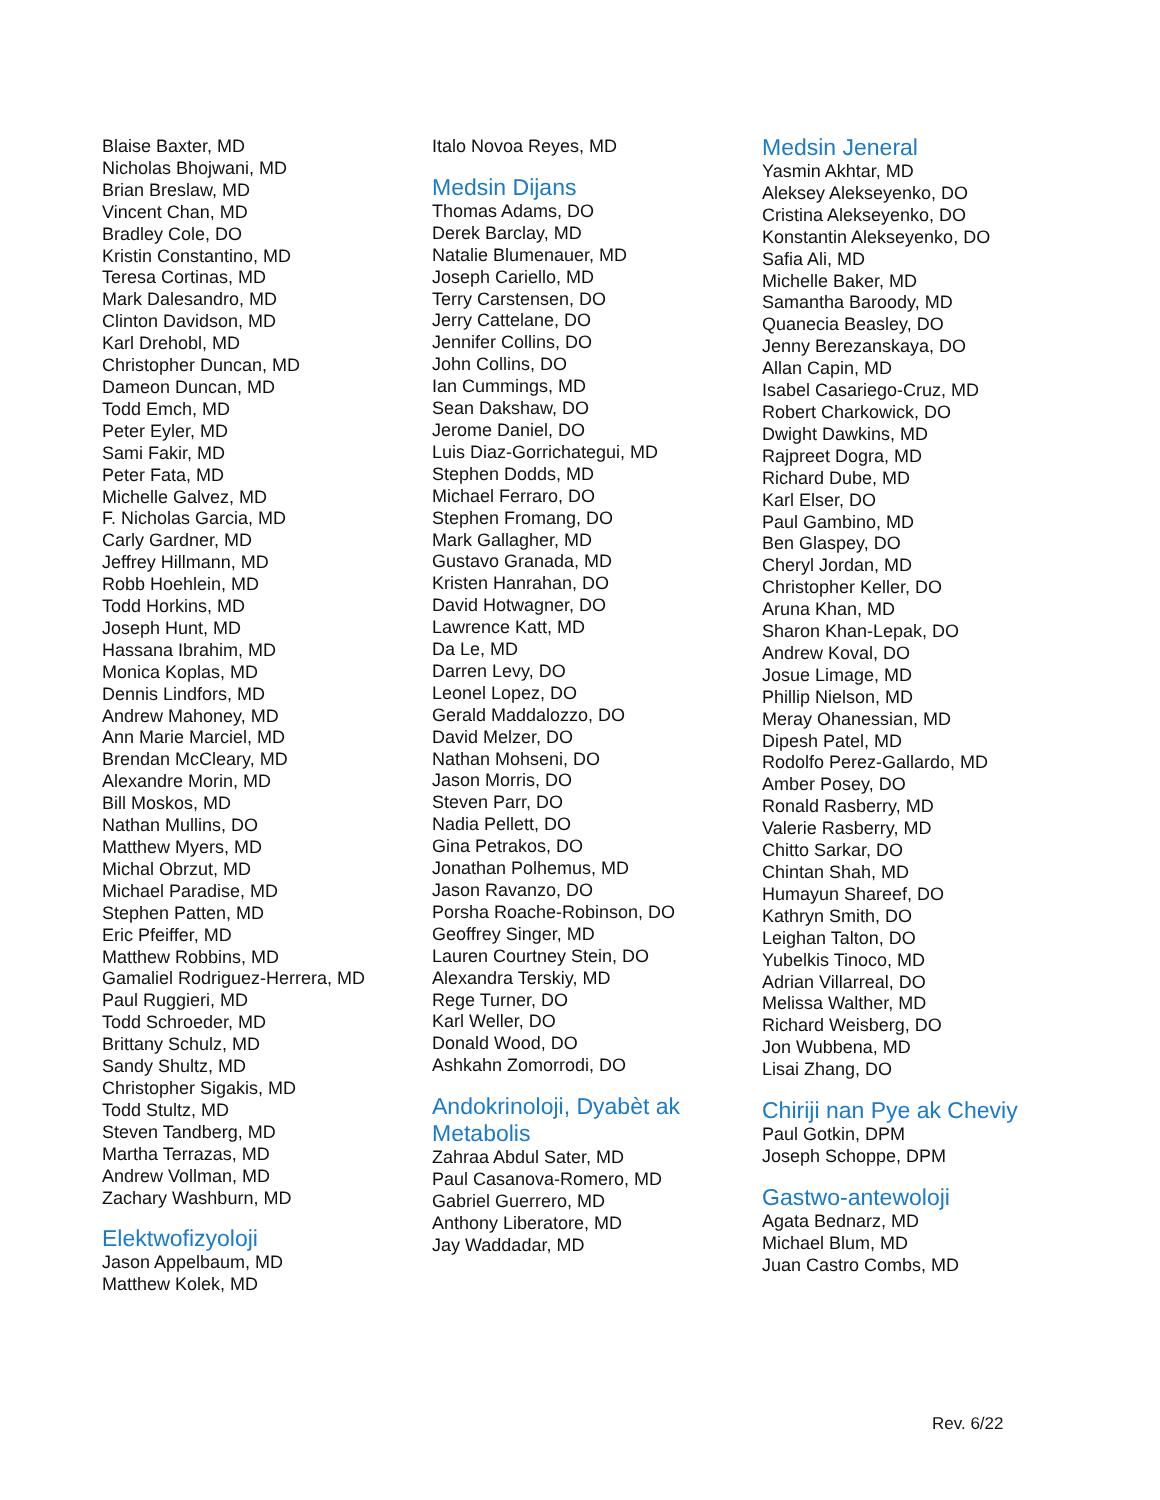Blaise Baxter, MD
Nicholas Bhojwani, MD
Brian Breslaw, MD
Vincent Chan, MD
Bradley Cole, DO
Kristin Constantino, MD
Teresa Cortinas, MD
Mark Dalesandro, MD
Clinton Davidson, MD
Karl Drehobl, MD
Christopher Duncan, MD
Dameon Duncan, MD
Todd Emch, MD
Peter Eyler, MD
Sami Fakir, MD
Peter Fata, MD
Michelle Galvez, MD
F. Nicholas Garcia, MD
Carly Gardner, MD
Jeffrey Hillmann, MD
Robb Hoehlein, MD
Todd Horkins, MD
Joseph Hunt, MD
Hassana Ibrahim, MD
Monica Koplas, MD
Dennis Lindfors, MD
Andrew Mahoney, MD
Ann Marie Marciel, MD
Brendan McCleary, MD
Alexandre Morin, MD
Bill Moskos, MD
Nathan Mullins, DO
Matthew Myers, MD
Michal Obrzut, MD
Michael Paradise, MD
Stephen Patten, MD
Eric Pfeiffer, MD
Matthew Robbins, MD
Gamaliel Rodriguez-Herrera, MD
Paul Ruggieri, MD
Todd Schroeder, MD
Brittany Schulz, MD
Sandy Shultz, MD
Christopher Sigakis, MD
Todd Stultz, MD
Steven Tandberg, MD
Martha Terrazas, MD
Andrew Vollman, MD
Zachary Washburn, MD
Elektwofizyoloji
Jason Appelbaum, MD
Matthew Kolek, MD
Italo Novoa Reyes, MD
Medsin Dijans
Thomas Adams, DO
Derek Barclay, MD
Natalie Blumenauer, MD
Joseph Cariello, MD
Terry Carstensen, DO
Jerry Cattelane, DO
Jennifer Collins, DO
John Collins, DO
Ian Cummings, MD
Sean Dakshaw, DO
Jerome Daniel, DO
Luis Diaz-Gorrichategui, MD
Stephen Dodds, MD
Michael Ferraro, DO
Stephen Fromang, DO
Mark Gallagher, MD
Gustavo Granada, MD
Kristen Hanrahan, DO
David Hotwagner, DO
Lawrence Katt, MD
Da Le, MD
Darren Levy, DO
Leonel Lopez, DO
Gerald Maddalozzo, DO
David Melzer, DO
Nathan Mohseni, DO
Jason Morris, DO
Steven Parr, DO
Nadia Pellett, DO
Gina Petrakos, DO
Jonathan Polhemus, MD
Jason Ravanzo, DO
Porsha Roache-Robinson, DO
Geoffrey Singer, MD
Lauren Courtney Stein, DO
Alexandra Terskiy, MD
Rege Turner, DO
Karl Weller, DO
Donald Wood, DO
Ashkahn Zomorrodi, DO
Andokrinoloji, Dyabèt ak Metabolis
Zahraa Abdul Sater, MD
Paul Casanova-Romero, MD
Gabriel Guerrero, MD
Anthony Liberatore, MD
Jay Waddadar, MD
Medsin Jeneral
Yasmin Akhtar, MD
Aleksey Alekseyenko, DO
Cristina Alekseyenko, DO
Konstantin Alekseyenko, DO
Safia Ali, MD
Michelle Baker, MD
Samantha Baroody, MD
Quanecia Beasley, DO
Jenny Berezanskaya, DO
Allan Capin, MD
Isabel Casariego-Cruz, MD
Robert Charkowick, DO
Dwight Dawkins, MD
Rajpreet Dogra, MD
Richard Dube, MD
Karl Elser, DO
Paul Gambino, MD
Ben Glaspey, DO
Cheryl Jordan, MD
Christopher Keller, DO
Aruna Khan, MD
Sharon Khan-Lepak, DO
Andrew Koval, DO
Josue Limage, MD
Phillip Nielson, MD
Meray Ohanessian, MD
Dipesh Patel, MD
Rodolfo Perez-Gallardo, MD
Amber Posey, DO
Ronald Rasberry, MD
Valerie Rasberry, MD
Chitto Sarkar, DO
Chintan Shah, MD
Humayun Shareef, DO
Kathryn Smith, DO
Leighan Talton, DO
Yubelkis Tinoco, MD
Adrian Villarreal, DO
Melissa Walther, MD
Richard Weisberg, DO
Jon Wubbena, MD
Lisai Zhang, DO
Chiriji nan Pye ak Cheviy
Paul Gotkin, DPM
Joseph Schoppe, DPM
Gastwo-antewoloji
Agata Bednarz, MD
Michael Blum, MD
Juan Castro Combs, MD
Rev. 6/22